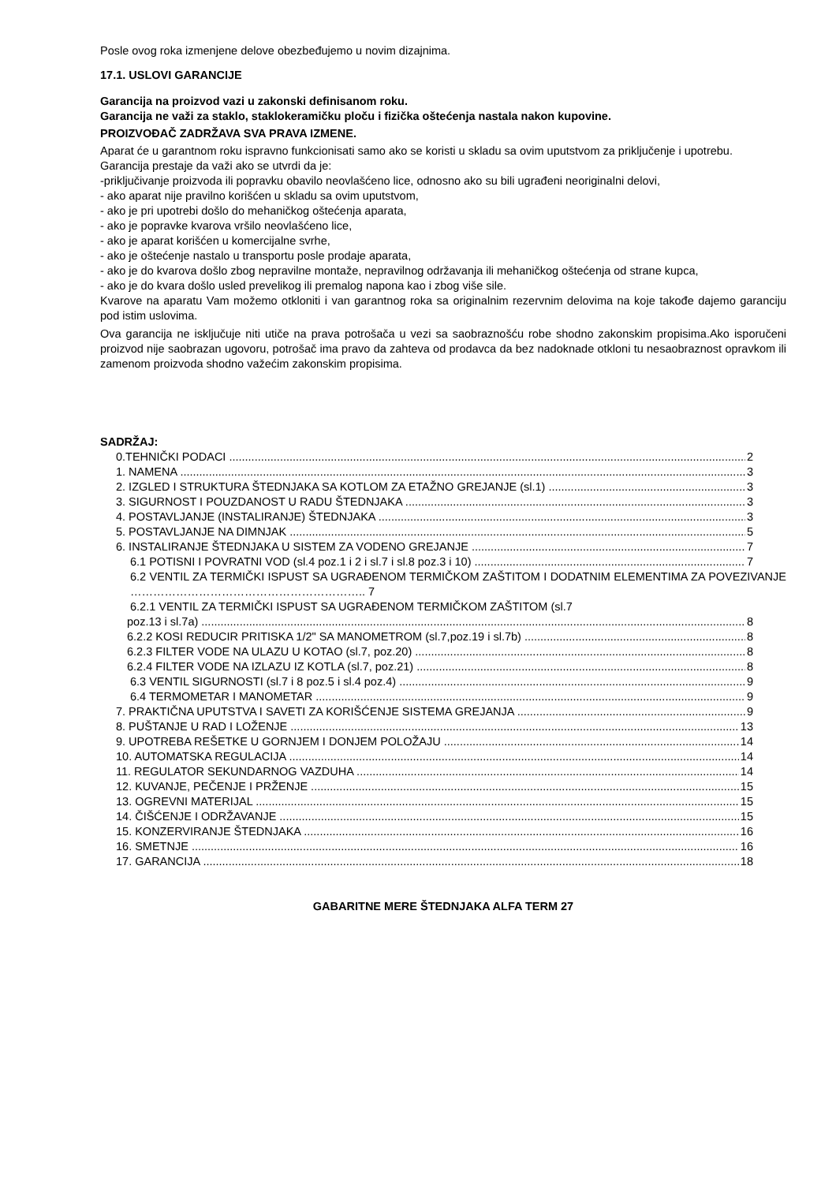Posle ovog roka izmenjene delove obezbeđujemo u novim dizajnima.
17.1. USLOVI GARANCIJE
Garancija na proizvod vazi u zakonski definisanom roku.
Garancija ne važi za staklo, staklokeramičku ploču i fizička oštećenja nastala nakon kupovine.
PROIZVOĐAČ ZADRŽAVA SVA PRAVA IZMENE.
Aparat će u garantnom roku ispravno funkcionisati samo ako se koristi u skladu sa ovim uputstvom za priključenje i upotrebu.
Garancija prestaje da važi ako se utvrdi da je:
-priključivanje proizvoda ili popravku obavilo neovlašćeno lice, odnosno ako su bili ugrađeni neoriginalni delovi,
- ako aparat nije pravilno korišćen u skladu sa ovim uputstvom,
- ako je pri upotrebi došlo do mehaničkog oštećenja aparata,
- ako je popravke kvarova vršilo neovlašćeno lice,
- ako je aparat korišćen u komercijalne svrhe,
- ako je oštećenje nastalo u transportu posle prodaje aparata,
- ako je do kvarova došlo zbog nepravilne montaže, nepravilnog održavanja ili mehaničkog oštećenja od strane kupca,
- ako je do kvara došlo usled prevelikog ili premalog napona kao i zbog više sile.
Kvarove na aparatu Vam možemo otkloniti i van garantnog roka sa originalnim rezervnim delovima na koje takođe dajemo garanciju pod istim uslovima.
Ova garancija ne isključuje niti utiče na prava potrošača u vezi sa saobraznošću robe shodno zakonskim propisima.Ako isporučeni proizvod nije saobrazan ugovoru, potrošač ima pravo da zahteva od prodavca da bez nadoknade otkloni tu nesaobraznost opravkom ili zamenom proizvoda shodno važećim zakonskim propisima.
SADRŽAJ:
0.TEHNIČKI PODACI 2
1. NAMENA 3
2. IZGLED I STRUKTURA ŠTEDNJAKA SA KOTLOM ZA ETAŽNO GREJANJE (sl.1) 3
3. SIGURNOST I POUZDANOST U RADU ŠTEDNJAKA 3
4. POSTAVLJANJE (INSTALIRANJE) ŠTEDNJAKA 3
5. POSTAVLJANJE NA DIMNJAK 5
6. INSTALIRANJE ŠTEDNJAKA U SISTEM ZA VODENO GREJANJE 7
6.1 POTISNI I POVRATNI VOD (sl.4 poz.1 i 2 i sl.7 i sl.8 poz.3 i 10) 7
6.2 VENTIL ZA TERMIČKI ISPUST SA UGRAĐENOM TERMIČKOM ZAŠTITOM I DODATNIM ELEMENTIMA ZA POVEZIVANJE …………………………………………………….. 7
6.2.1 VENTIL ZA TERMIČKI ISPUST SA UGRAĐENOM TERMIČKOM ZAŠTITOM (sl.7
poz.13 i sl.7a) 8
6.2.2 KOSI REDUCIR PRITISKA 1/2" SA MANOMETROM (sl.7,poz.19 i sl.7b) 8
6.2.3 FILTER VODE NA ULAZU U KOTAO (sl.7, poz.20) 8
6.2.4 FILTER VODE NA IZLAZU IZ KOTLA (sl.7, poz.21) 8
6.3 VENTIL SIGURNOSTI (sl.7 i 8 poz.5 i sl.4 poz.4) 9
6.4 TERMOMETAR I MANOMETAR 9
7. PRAKTIČNA UPUTSTVA I SAVETI ZA KORIŠĆENJE SISTEMA GREJANJA 9
8. PUŠTANJE U RAD I LOŽENJE 13
9. UPOTREBA REŠETKE U GORNJEM I DONJEM POLOŽAJU 14
10. AUTOMATSKA REGULACIJA 14
11. REGULATOR SEKUNDARNOG VAZDUHA 14
12. KUVANJE, PEČENJE I PRŽENJE 15
13. OGREVNI MATERIJAL 15
14. ČIŠĆENJE I ODRŽAVANJE 15
15. KONZERVIRANJE ŠTEDNJAKA 16
16. SMETNJE 16
17. GARANCIJA 18
GABARITNE MERE ŠTEDNJAKA ALFA TERM 27